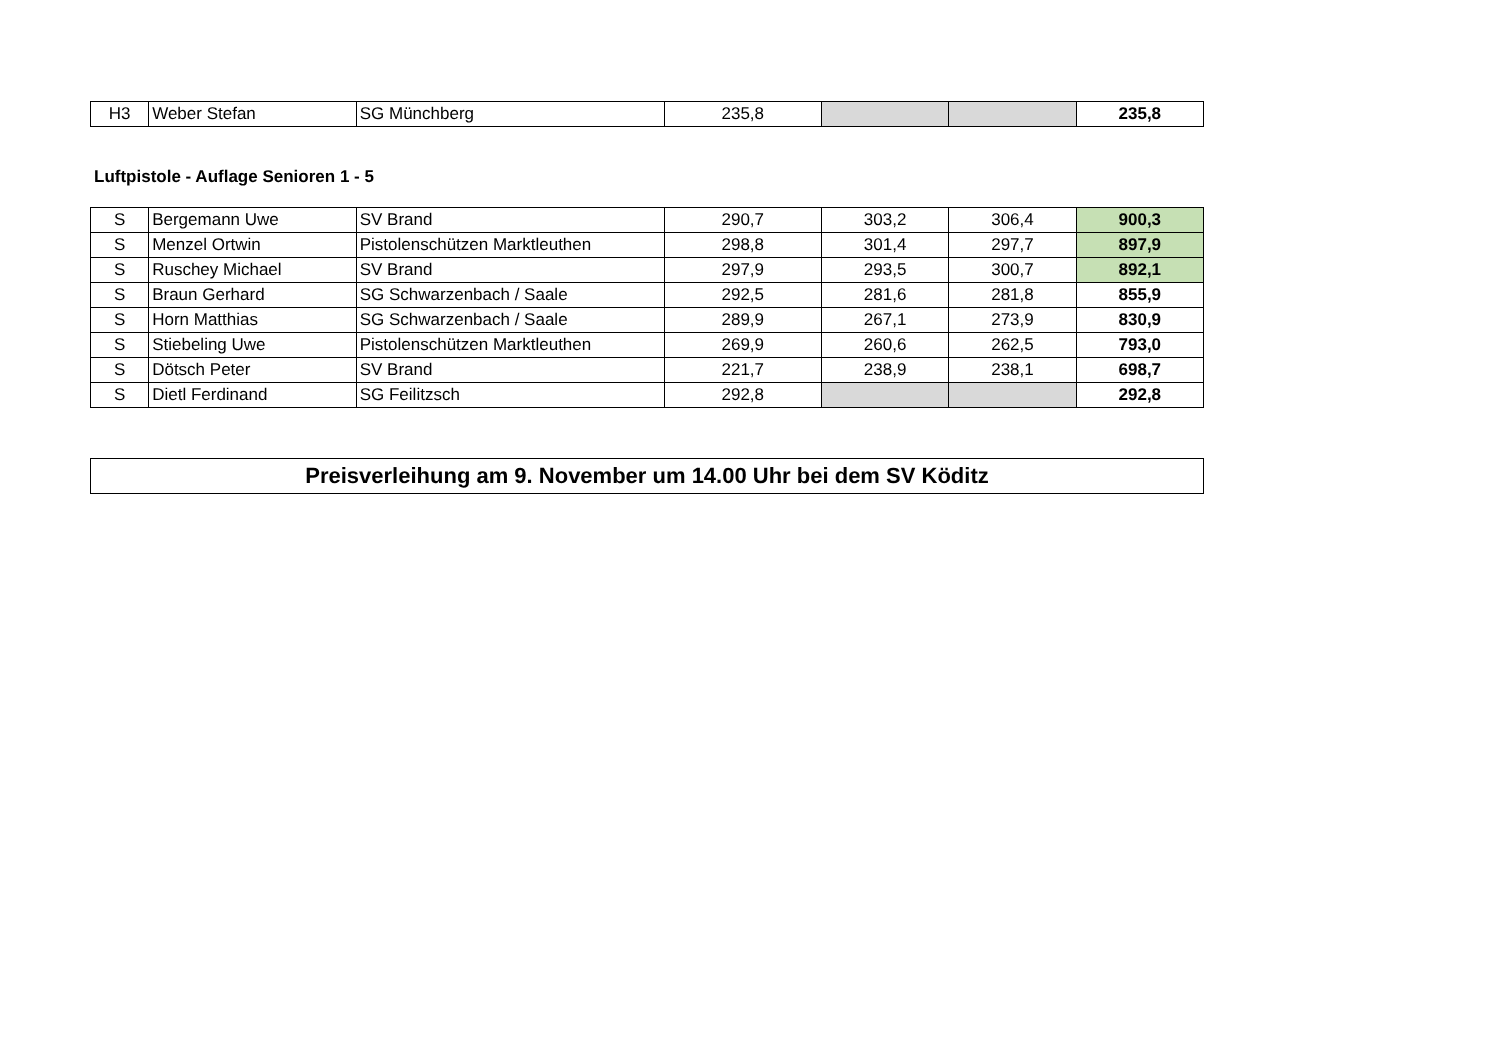| H3 | Weber Stefan | SG Münchberg | 235,8 | | | 235,8 |
Luftpistole - Auflage Senioren 1 - 5
| S | Bergemann Uwe | SV Brand | 290,7 | 303,2 | 306,4 | 900,3 |
| S | Menzel Ortwin | Pistolenschützen Marktleuthen | 298,8 | 301,4 | 297,7 | 897,9 |
| S | Ruschey Michael | SV Brand | 297,9 | 293,5 | 300,7 | 892,1 |
| S | Braun Gerhard | SG Schwarzenbach / Saale | 292,5 | 281,6 | 281,8 | 855,9 |
| S | Horn Matthias | SG Schwarzenbach / Saale | 289,9 | 267,1 | 273,9 | 830,9 |
| S | Stiebeling Uwe | Pistolenschützen Marktleuthen | 269,9 | 260,6 | 262,5 | 793,0 |
| S | Dötsch Peter | SV Brand | 221,7 | 238,9 | 238,1 | 698,7 |
| S | Dietl Ferdinand | SG Feilitzsch | 292,8 | | | 292,8 |
Preisverleihung am 9. November um 14.00 Uhr bei dem SV Köditz